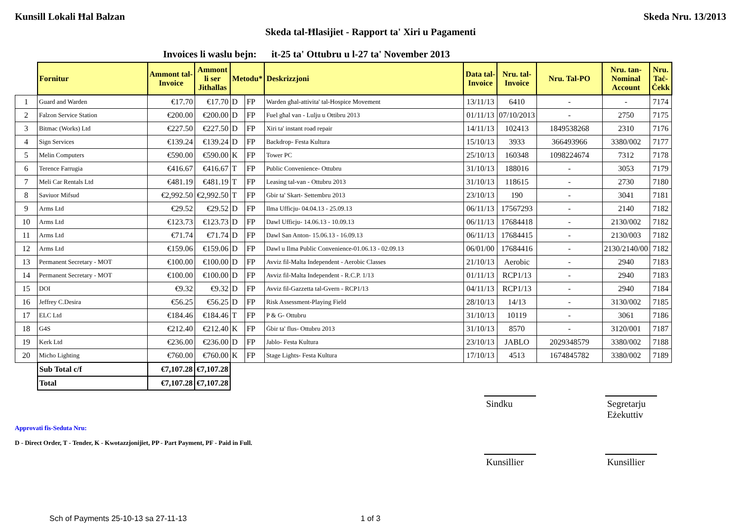Kunsill Lokali Ħal Balzan Skeda Nru. 13/2013
Skeda tal-Ħlasijiet - Rapport ta' Xiri u Pagamenti
Invoices li waslu bejn: it-25 ta' Ottubru u l-27 ta' November 2013
| | Fornitur | Ammont tal- Invoice | Ammont li ser Jithallas | Metodu* | | Deskrizzjoni | Data tal- Invoice | Nru. tal- Invoice | Nru. Tal-PO | Nru. tan- Nominal Account | Nru. Taċ- Ċekk |
| --- | --- | --- | --- | --- | --- | --- | --- | --- | --- | --- | --- |
| 1 | Guard and Warden | €17.70 | €17.70 | D | FP | Warden għal-attivita' tal-Hospice Movement | 13/11/13 | 6410 | - | - | 7174 |
| 2 | Falzon Service Station | €200.00 | €200.00 | D | FP | Fuel għal van - Lulju u Ottibru 2013 | 01/11/13 | 07/10/2013 | - | 2750 | 7175 |
| 3 | Bitmac (Works) Ltd | €227.50 | €227.50 | D | FP | Xiri ta' instant road repair | 14/11/13 | 102413 | 1849538268 | 2310 | 7176 |
| 4 | Sign Services | €139.24 | €139.24 | D | FP | Backdrop- Festa Kultura | 15/10/13 | 3933 | 366493966 | 3380/002 | 7177 |
| 5 | Melin Computers | €590.00 | €590.00 | K | FP | Tower PC | 25/10/13 | 160348 | 1098224674 | 7312 | 7178 |
| 6 | Terence Farrugia | €416.67 | €416.67 | T | FP | Public Convenience- Ottubru | 31/10/13 | 188016 | - | 3053 | 7179 |
| 7 | Meli Car Rentals Ltd | €481.19 | €481.19 | T | FP | Leasing tal-van - Ottubru 2013 | 31/10/13 | 118615 | - | 2730 | 7180 |
| 8 | Saviuor Mifsud | €2,992.50 | €2,992.50 | T | FP | Gbir ta' Skart- Settembru 2013 | 23/10/13 | 190 | - | 3041 | 7181 |
| 9 | Arms Ltd | €29.52 | €29.52 | D | FP | Ilma Ufficju- 04.04.13 - 25.09.13 | 06/11/13 | 17567293 | - | 2140 | 7182 |
| 10 | Arms Ltd | €123.73 | €123.73 | D | FP | Dawl Ufficju- 14.06.13 - 10.09.13 | 06/11/13 | 17684418 | - | 2130/002 | 7182 |
| 11 | Arms Ltd | €71.74 | €71.74 | D | FP | Dawl San Anton- 15.06.13 - 16.09.13 | 06/11/13 | 17684415 | - | 2130/003 | 7182 |
| 12 | Arms Ltd | €159.06 | €159.06 | D | FP | Dawl u Ilma Public Convenience-01.06.13 - 02.09.13 | 06/01/00 | 17684416 | - | 2130/2140/00 | 7182 |
| 13 | Permanent Secretary - MOT | €100.00 | €100.00 | D | FP | Avviz fil-Malta Independent - Aerobic Classes | 21/10/13 | Aerobic | - | 2940 | 7183 |
| 14 | Permanent Secretary - MOT | €100.00 | €100.00 | D | FP | Avviz fil-Malta Independent - R.C.P. 1/13 | 01/11/13 | RCP1/13 | - | 2940 | 7183 |
| 15 | DOI | €9.32 | €9.32 | D | FP | Avviz fil-Gazzetta tal-Gvern - RCP1/13 | 04/11/13 | RCP1/13 | - | 2940 | 7184 |
| 16 | Jeffrey C.Desira | €56.25 | €56.25 | D | FP | Risk Assessment-Playing Field | 28/10/13 | 14/13 | - | 3130/002 | 7185 |
| 17 | ELC Ltd | €184.46 | €184.46 | T | FP | P & G- Ottubru | 31/10/13 | 10119 | - | 3061 | 7186 |
| 18 | G4S | €212.40 | €212.40 | K | FP | Ġbir ta' flus- Ottubru 2013 | 31/10/13 | 8570 | - | 3120/001 | 7187 |
| 19 | Kerk Ltd | €236.00 | €236.00 | D | FP | Jablo- Festa Kultura | 23/10/13 | JABLO | 2029348579 | 3380/002 | 7188 |
| 20 | Micho Lighting | €760.00 | €760.00 | K | FP | Stage Lights- Festa Kultura | 17/10/13 | 4513 | 1674845782 | 3380/002 | 7189 |
| | Sub Total c/f | €7,107.28 | €7,107.28 | | | | | | | | |
| | Total | €7,107.28 | €7,107.28 | | | | | | | | |
Sindku Segretarju Eżekuttiv
Approvati fis-Seduta Nru:
D - Direct Order, T - Tender, K - Kwotazzjonijiet, PP - Part Payment, PF - Paid in Full.
Kunsillier Kunsillier
Sch of Payments 25-10-13 sa 27-11-13 1 of 3